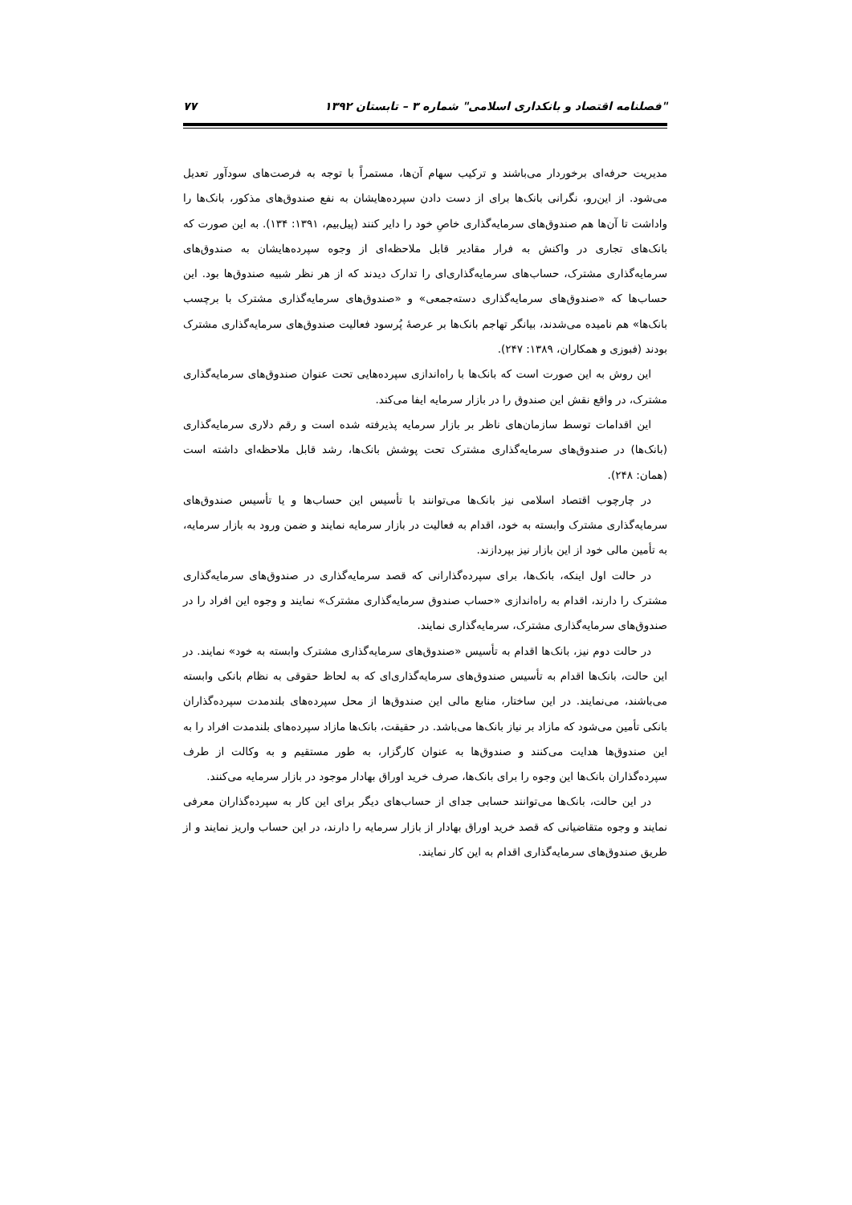"فصلنامه اقتصاد و بانکداری اسلامی" شماره ۳ – تابستان ۱۳۹۲ ۷۷
مدیریت حرفه‌ای برخوردار می‌باشند و ترکیب سهام آن‌ها، مستمراً با توجه به فرصت‌های سودآور تعدیل می‌شود. از این‌رو، نگرانی بانک‌ها برای از دست دادن سپرده‌هایشان به نفع صندوق‌های مذکور، بانک‌ها را واداشت تا آن‌ها هم صندوق‌های سرمایه‌گذاری خاصِ خود را دایر کنند (پیل‌بیم، ۱۳۹۱: ۱۳۴). به این صورت که بانک‌های تجاری در واکنش به فرار مقادیر قابل ملاحظه‌ای از وجوه سپرده‌هایشان به صندوق‌های سرمایه‌گذاری مشترک، حساب‌های سرمایه‌گذاری‌ای را تدارک دیدند که از هر نظر شبیه صندوق‌ها بود. این حساب‌ها که «صندوق‌های سرمایه‌گذاری دسته‌جمعی» و «صندوق‌های سرمایه‌گذاری مشترک با برچسب بانک‌ها» هم نامیده می‌شدند، بیانگر تهاجم بانک‌ها بر عرصهٔ پُرسود فعالیت صندوق‌های سرمایه‌گذاری مشترک بودند (فبوزی و همکاران، ۱۳۸۹: ۲۴۷).
این روش به این صورت است که بانک‌ها با راه‌اندازی سپرده‌هایی تحت عنوان صندوق‌های سرمایه‌گذاری مشترک، در واقع نقش این صندوق را در بازار سرمایه ایفا می‌کند.
این اقدامات توسط سازمان‌های ناظر بر بازار سرمایه پذیرفته شده است و رقم دلاری سرمایه‌گذاری (بانک‌ها) در صندوق‌های سرمایه‌گذاری مشترک تحت پوشش بانک‌ها، رشد قابل ملاحظه‌ای داشته است (همان: ۲۴۸).
در چارچوب اقتصاد اسلامی نیز بانک‌ها می‌توانند با تأسیس این حساب‌ها و یا تأسیس صندوق‌های سرمایه‌گذاری مشترک وابسته به خود، اقدام به فعالیت در بازار سرمایه نمایند و ضمن ورود به بازار سرمایه، به تأمین مالی خود از این بازار نیز بپردازند.
در حالت اول اینکه، بانک‌ها، برای سپرده‌گذارانی که قصد سرمایه‌گذاری در صندوق‌های سرمایه‌گذاری مشترک را دارند، اقدام به راه‌اندازی «حساب صندوق سرمایه‌گذاری مشترک» نمایند و وجوه این افراد را در صندوق‌های سرمایه‌گذاری مشترک، سرمایه‌گذاری نمایند.
در حالت دوم نیز، بانک‌ها اقدام به تأسیس «صندوق‌های سرمایه‌گذاری مشترک وابسته به خود» نمایند. در این حالت، بانک‌ها اقدام به تأسیس صندوق‌های سرمایه‌گذاری‌ای که به لحاظ حقوقی به نظام بانکی وابسته می‌باشند، می‌نمایند. در این ساختار، منابع مالی این صندوق‌ها از محل سپرده‌های بلندمدت سپرده‌گذاران بانکی تأمین می‌شود که مازاد بر نیاز بانک‌ها می‌باشد. در حقیقت، بانک‌ها مازاد سپرده‌های بلندمدت افراد را به این صندوق‌ها هدایت می‌کنند و صندوق‌ها به عنوان کارگزار، به طور مستقیم و به وکالت از طرف سپرده‌گذاران بانک‌ها این وجوه را برای بانک‌ها، صرف خرید اوراق بهادار موجود در بازار سرمایه می‌کنند.
در این حالت، بانک‌ها می‌توانند حسابی جدای از حساب‌های دیگر برای این کار به سپرده‌گذاران معرفی نمایند و وجوه متقاضیانی که قصد خرید اوراق بهادار از بازار سرمایه را دارند، در این حساب واریز نمایند و از طریق صندوق‌های سرمایه‌گذاری اقدام به این کار نمایند.